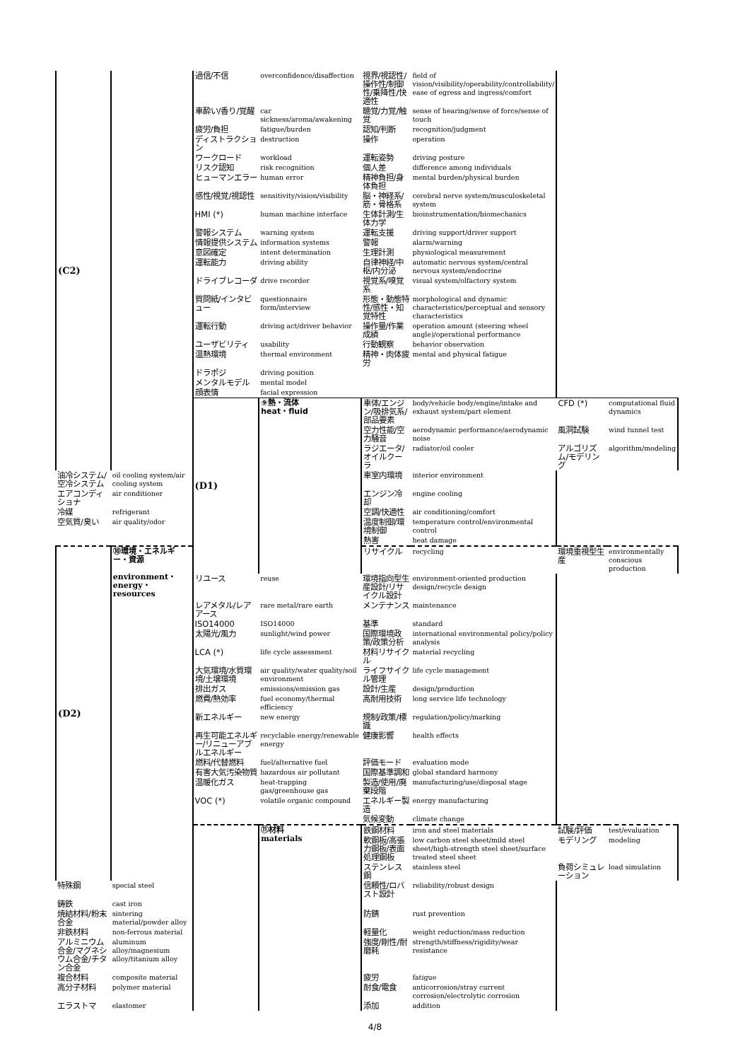| (C2) | | 過信/不信 | overconfidence/disaffection | 視界/視認性/操作性/制御性/乗降性/快適性 | field of vision/visibility/operability/controllability/ ease of egress and ingress/comfort | | |
| | | 車酔い/香り/覚醒 | car sickness/aroma/awakening | 聴覚/力覚/触覚 | sense of hearing/sense of force/sense of touch | | |
| | | 疲労/負担 | fatigue/burden | 認知/判断 | recognition/judgment | | |
| | | ディストラクション | destruction | 操作 | operation | | |
| | | ワークロード | workload | 運転姿勢 | driving posture | | |
| | | リスク認知 | risk recognition | 個人差 | difference among individuals | | |
| | | ヒューマンエラー | human error | 精神負担/身体負担 | mental burden/physical burden | | |
| | | 感性/視覚/視認性 | sensitivity/vision/visibility | 脳・神経系/筋・骨格系 | cerebral nerve system/musculoskeletal system | | |
| | | HMI (*) | human machine interface | 生体計測/生体力学 | bioinstrumentation/biomechanics | | |
| | | 警報システム | warning system | 運転支援 | driving support/driver support | | |
| | | 情報提供システム | information systems | 警報 | alarm/warning | | |
| | | 意図確定 | intent determination | 生理計測 | physiological measurement | | |
| | | 運転能力 | driving ability | 自律神経/中枢/内分泌 | automatic nervous system/central nervous system/endocrine | | |
| | | ドライブレコーダ | drive recorder | 視覚系/嗅覚系 | visual system/olfactory system | | |
| | | 質問紙/インタビュー | questionnaire form/interview | 形態・動態特性/感性・知覚特性 | morphological and dynamic characteristics/perceptual and sensory characteristics | | |
| | | 運転行動 | driving act/driver behavior | 操作量/作業成績 | operation amount (steering wheel angle)/operational performance | | |
| | | ユーザビリティ | usability | 行動観察 | behavior observation | | |
| | | 温熱環境 | thermal environment | 精神・肉体疲労 | mental and physical fatigue | | |
| | | ドラポジ | driving position | | | | |
| | | メンタルモデル | mental model | | | | |
| | | 顔表情 | facial expression | | | | |
| | | (D1) | ⑨熱・流体 heat・fluid | 車体/エンジン/吸排気系/部品要素 | body/vehicle body/engine/intake and exhaust system/part element | CFD (*) | computational fluid dynamics |
| | | | | 空力性能/空力騒音 | aerodynamic performance/aerodynamic noise | 風洞試験 | wind tunnel test |
| | | | | ラジエータ/オイルクーラ | radiator/oil cooler | アルゴリズム/モデリング | algorithm/modeling |
| 油冷システム/空冷システム | oil cooling system/air cooling system | | | 車室内環境 | interior environment | | |
| エアコンディショナ | air conditioner | | | エンジン冷却 | engine cooling | | |
| 冷媒 | refrigerant | | | 空調/快適性 | air conditioning/comfort | | |
| 空気質/臭い | air quality/odor | | | 温度制御/環境制御 | temperature control/environmental control | | |
| | | | | 熱害 | heat damage | | |
| (D2) | ⑩環境・エネルギー・資源 environment・energy・resources | | | リサイクル | recycling | 環境重視型生産 | environmentally conscious production |
| | | リユース | reuse | 環境指向型生産設計/リサイクル設計 | environment-oriented production design/recycle design | | |
| | | レアメタル/レアアース | rare metal/rare earth | メンテナンス | maintenance | | |
| | | ISO14000 | ISO14000 | 基準 | standard | | |
| | | 太陽光/風力 | sunlight/wind power | 国際環境政策/政策分析 | international environmental policy/policy analysis | | |
| | | LCA (*) | life cycle assessment | 材料リサイクル | material recycling | | |
| | | 大気環境/水質環境/土壌環境 | air quality/water quality/soil environment | ライフサイクル管理 | life cycle management | | |
| | | 排出ガス | emissions/emission gas | 設計/生産 | design/production | | |
| | | 燃費/熱効率 | fuel economy/thermal efficiency | 高耐用技術 | long service life technology | | |
| | | 新エネルギー | new energy | 規制/政策/標識 | regulation/policy/marking | | |
| | | 再生可能エネルギー/リニューアブルエネルギー | recyclable energy/renewable energy | 健康影響 | health effects | | |
| | | 燃料/代替燃料 | fuel/alternative fuel | 評価モード | evaluation mode | | |
| | | 有害大気汚染物質 | hazardous air pollutant | 国際基準調和 | global standard harmony | | |
| | | 温暖化ガス | heat-trapping gas/greenhouse gas | 製造/使用/廃棄段階 | manufacturing/use/disposal stage | | |
| | | VOC (*) | volatile organic compound | エネルギー製造 | energy manufacturing | | |
| | | | | 気候変動 | climate change | | |
| | | | ⑪材料 materials | 鉄鋼材料 | iron and steel materials | 試験/評価 | test/evaluation |
| | | | | 軟鋼板/高張力鋼板/表面処理鋼板 | low carbon steel sheet/mild steel sheet/high-strength steel sheet/surface treated steel sheet | モデリング | modeling |
| | | | | ステンレス鋼 | stainless steel | 負荷シミュレーション | load simulation |
| 特殊鋼 | special steel | | | 信頼性/ロバスト設計 | reliability/robust design | | |
| 鋳鉄 | cast iron | | | | | | |
| 焼結材料/粉末合金 | sintering material/powder alloy | | | 防錆 | rust prevention | | |
| 非鉄材料 | non-ferrous material | | | 軽量化 | weight reduction/mass reduction | | |
| アルミニウム合金/マグネシウム合金/チタン合金 | aluminum alloy/magnesium alloy/titanium alloy | | | 強度/剛性/耐磨耗 | strength/stiffness/rigidity/wear resistance | | |
| 複合材料 | composite material | | | 疲労 | fatigue | | |
| 高分子材料 | polymer material | | | 耐食/電食 | anticorrosion/stray current corrosion/electrolytic corrosion | | |
| エラストマ | elastomer | | | 添加 | addition | | |
4/8